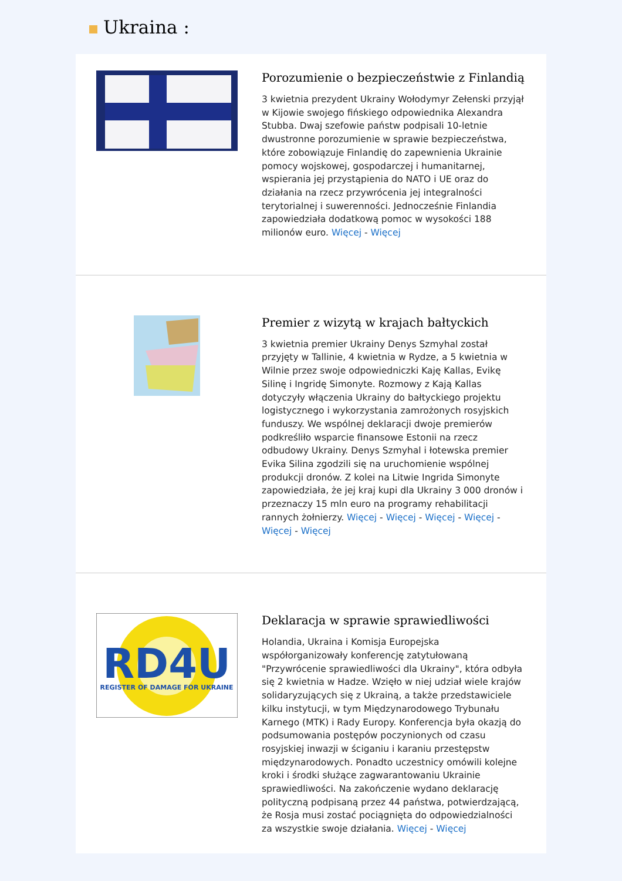Ukraina :
Porozumienie o bezpieczeństwie z Finlandią
3 kwietnia prezydent Ukrainy Wołodymyr Zełenski przyjął w Kijowie swojego fińskiego odpowiednika Alexandra Stubba. Dwaj szefowie państw podpisali 10-letnie dwustronne porozumienie w sprawie bezpieczeństwa, które zobowiązuje Finlandię do zapewnienia Ukrainie pomocy wojskowej, gospodarczej i humanitarnej, wspierania jej przystąpienia do NATO i UE oraz do działania na rzecz przywrócenia jej integralności terytorialnej i suwerenności. Jednocześnie Finlandia zapowiedziała dodatkową pomoc w wysokości 188 milionów euro. Więcej - Więcej
Premier z wizytą w krajach bałtyckich
3 kwietnia premier Ukrainy Denys Szmyhal został przyjęty w Tallinie, 4 kwietnia w Rydze, a 5 kwietnia w Wilnie przez swoje odpowiedniczki Kaję Kallas, Evikę Silinę i Ingridę Simonyte. Rozmowy z Kają Kallas dotyczyły włączenia Ukrainy do bałtyckiego projektu logistycznego i wykorzystania zamrożonych rosyjskich funduszy. We wspólnej deklaracji dwoje premierów podkreśliło wsparcie finansowe Estonii na rzecz odbudowy Ukrainy. Denys Szmyhal i łotewska premier Evika Silina zgodzili się na uruchomienie wspólnej produkcji dronów. Z kolei na Litwie Ingrida Simonyte zapowiedziała, że jej kraj kupi dla Ukrainy 3 000 dronów i przeznaczy 15 mln euro na programy rehabilitacji rannych żołnierzy. Więcej - Więcej - Więcej - Więcej - Więcej - Więcej
RD4U
REGISTER OF DAMAGE FOR UKRAINE
Deklaracja w sprawie sprawiedliwości
Holandia, Ukraina i Komisja Europejska współorganizowały konferencję zatytułowaną "Przywrócenie sprawiedliwości dla Ukrainy", która odbyła się 2 kwietnia w Hadze. Wzięło w niej udział wiele krajów solidaryzujących się z Ukrainą, a także przedstawiciele kilku instytucji, w tym Międzynarodowego Trybunału Karnego (MTK) i Rady Europy. Konferencja była okazją do podsumowania postępów poczynionych od czasu rosyjskiej inwazji w ściganiu i karaniu przestępstw międzynarodowych. Ponadto uczestnicy omówili kolejne kroki i środki służące zagwarantowaniu Ukrainie sprawiedliwości. Na zakończenie wydano deklarację polityczną podpisaną przez 44 państwa, potwierdzającą, że Rosja musi zostać pociągnięta do odpowiedzialności za wszystkie swoje działania. Więcej - Więcej